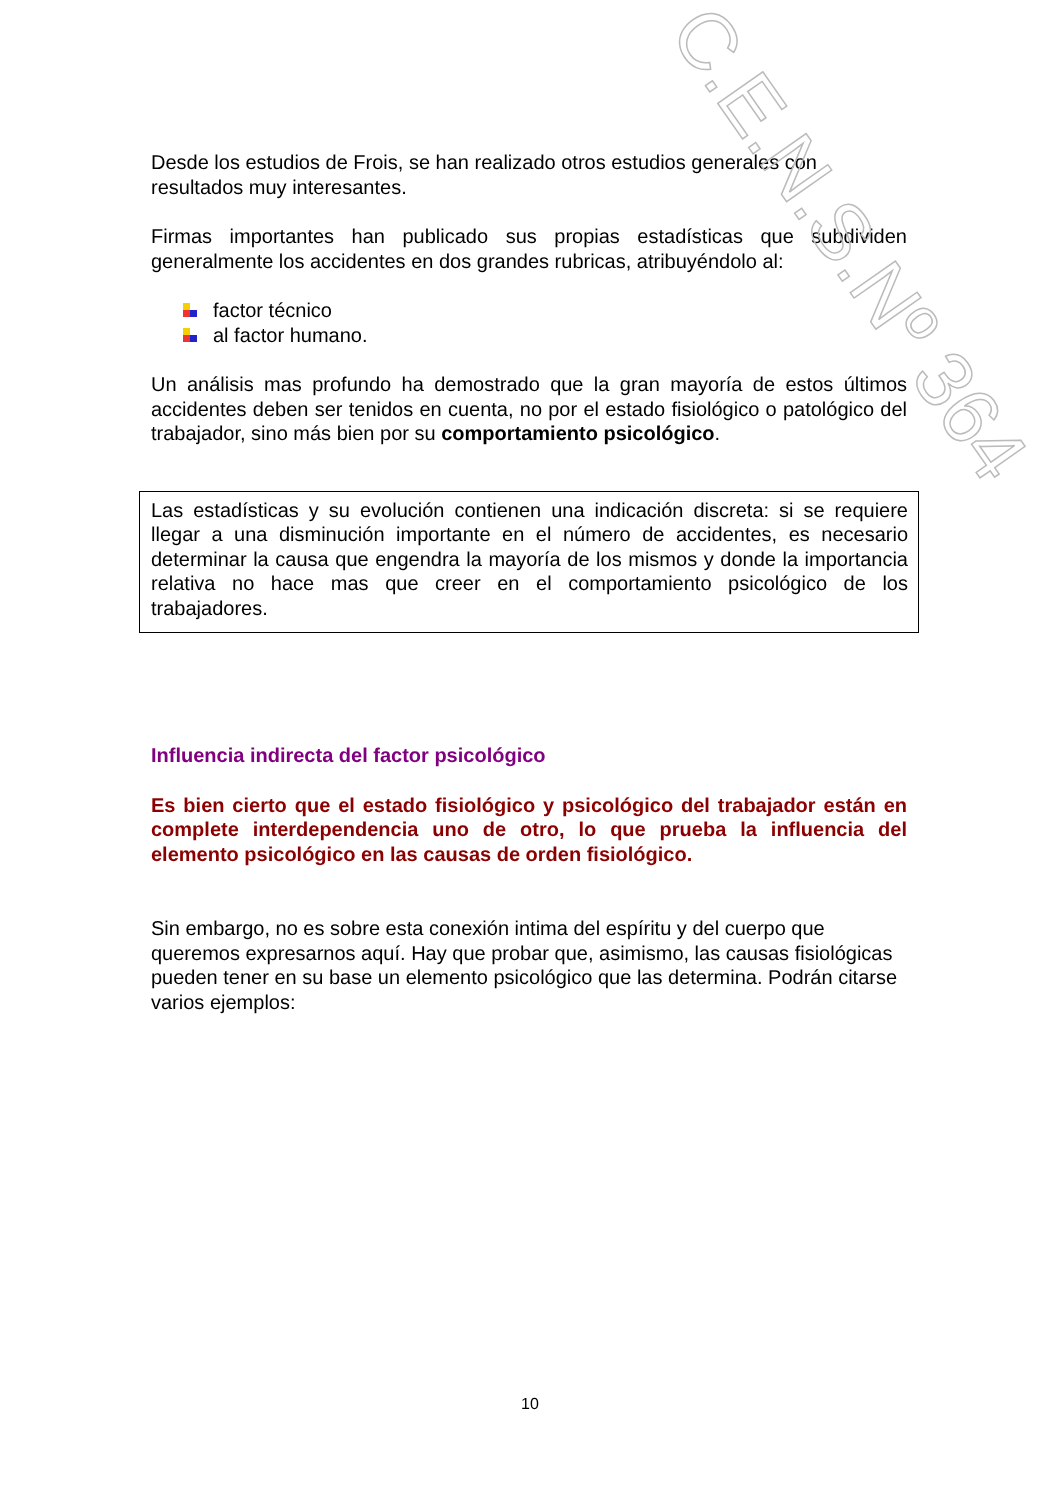Desde los estudios de Frois, se han realizado otros estudios generales con resultados muy interesantes.
Firmas importantes han publicado sus propias estadísticas que subdividen generalmente los accidentes en dos grandes rubricas, atribuyéndolo al:
factor técnico
al factor humano.
Un análisis mas profundo ha demostrado que la gran mayoría de estos últimos accidentes deben ser tenidos en cuenta, no por el estado fisiológico o patológico del trabajador, sino más bien por su comportamiento psicológico.
Las estadísticas y su evolución contienen una indicación discreta: si se requiere llegar a una disminución importante en el número de accidentes, es necesario determinar la causa que engendra la mayoría de los mismos y donde la importancia relativa no hace mas que creer en el comportamiento psicológico de los trabajadores.
Influencia indirecta del factor psicológico
Es bien cierto que el estado fisiológico y psicológico del trabajador están en complete interdependencia uno de otro, lo que prueba la influencia del elemento psicológico en las causas de orden fisiológico.
Sin embargo, no es sobre esta conexión intima del espíritu y del cuerpo que queremos expresarnos aquí. Hay que probar que, asimismo, las causas fisiológicas pueden tener en su base un elemento psicológico que las determina. Podrán citarse varios ejemplos:
C.E.N.S.Nº 364
10